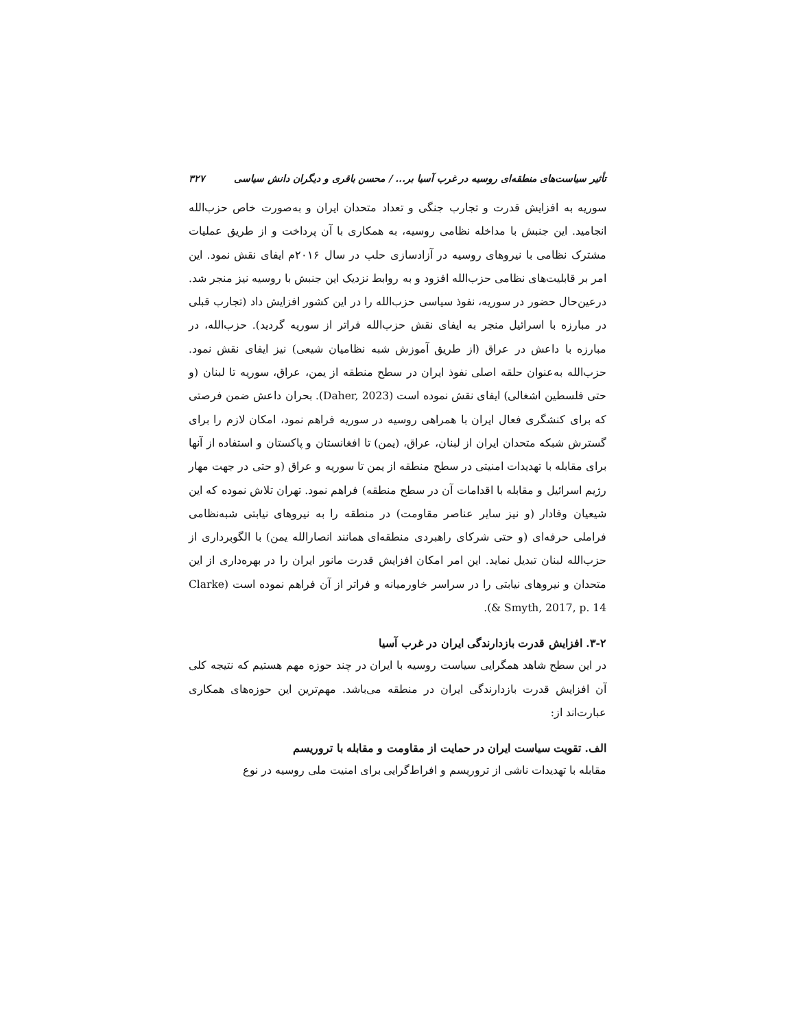تأثیر سیاست‌های منطقه‌ای روسیه در غرب آسیا بر... / محسن باقری و دیگران دانش سیاسی ۳۲۷
سوریه به افزایش قدرت و تجارب جنگی و تعداد متحدان ایران و به‌صورت خاص حزب‌الله انجامید. این جنبش با مداخله نظامی روسیه، به همکاری با آن پرداخت و از طریق عملیات مشترک نظامی با نیروهای روسیه در آزادسازی حلب در سال ۲۰۱۶م ایفای نقش نمود. این امر بر قابلیت‌های نظامی حزب‌الله افزود و به روابط نزدیک این جنبش با روسیه نیز منجر شد. درعین‌حال حضور در سوریه، نفوذ سیاسی حزب‌الله را در این کشور افزایش داد (تجارب قبلی در مبارزه با اسرائیل منجر به ایفای نقش حزب‌الله فراتر از سوریه گردید). حزب‌الله، در مبارزه با داعش در عراق (از طریق آموزش شبه نظامیان شیعی) نیز ایفای نقش نمود. حزب‌الله به‌عنوان حلقه اصلی نفوذ ایران در سطح منطقه از یمن، عراق، سوریه تا لبنان (و حتی فلسطین اشغالی) ایفای نقش نموده است (Daher, 2023). بحران داعش ضمن فرصتی که برای کنشگری فعال ایران با همراهی روسیه در سوریه فراهم نمود، امکان لازم را برای گسترش شبکه متحدان ایران از لبنان، عراق، (یمن) تا افغانستان و پاکستان و استفاده از آنها برای مقابله با تهدیدات امنیتی در سطح منطقه از یمن تا سوریه و عراق (و حتی در جهت مهار رژیم اسرائیل و مقابله با اقدامات آن در سطح منطقه) فراهم نمود. تهران تلاش نموده که این شیعیان وفادار (و نیز سایر عناصر مقاومت) در منطقه را به نیروهای نیابتی شبه‌نظامی فراملی حرفه‌ای (و حتی شرکای راهبردی منطقه‌ای همانند انصارالله یمن) با الگوبرداری از حزب‌الله لبنان تبدیل نماید. این امر امکان افزایش قدرت مانور ایران را در بهره‌داری از این متحدان و نیروهای نیابتی را در سراسر خاورمیانه و فراتر از آن فراهم نموده است (Clarke & Smyth, 2017, p. 14).
۳-۲. افزایش قدرت بازدارندگی ایران در غرب آسیا
در این سطح شاهد همگرایی سیاست روسیه با ایران در چند حوزه مهم هستیم که نتیجه کلی آن افزایش قدرت بازدارندگی ایران در منطقه می‌باشد. مهم‌ترین این حوزه‌های همکاری عبارت‌اند از:
الف. تقویت سیاست ایران در حمایت از مقاومت و مقابله با تروریسم
مقابله با تهدیدات ناشی از تروریسم و افراط‌گرایی برای امنیت ملی روسیه در نوع